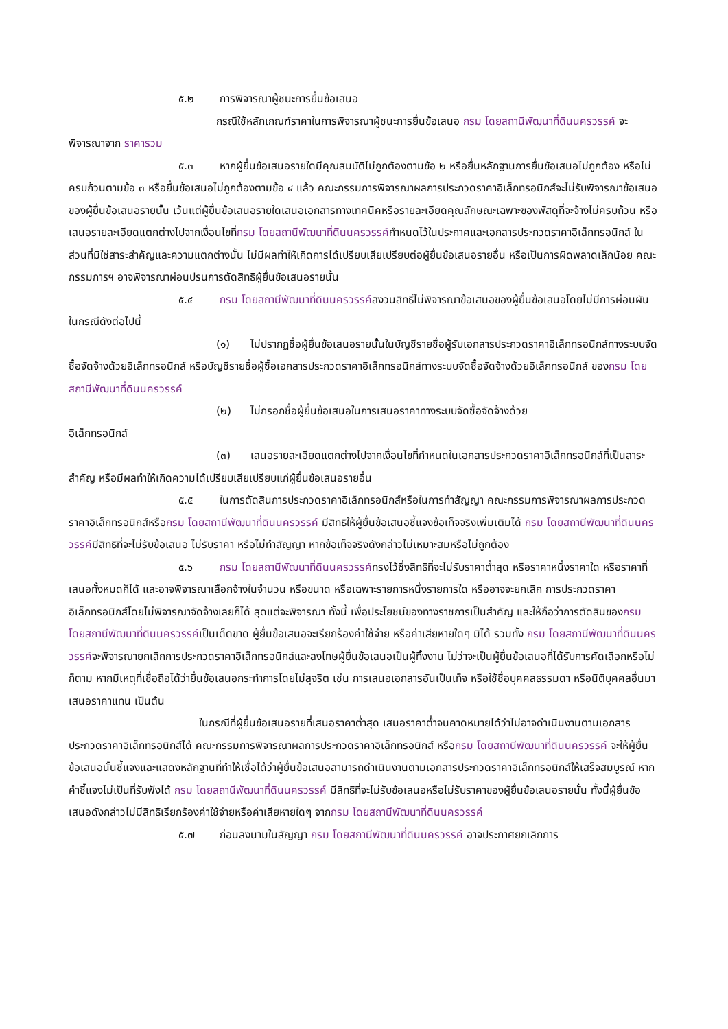๕.๒ การพิจารณาผู้ชนะการยื่นข้อเสนอ
กรณีใช้หลักเกณฑ์ราคาในการพิจารณาผู้ชนะการยื่นข้อเสนอ กรม โดยสถานีพัฒนาที่ดินนครวรรค์ จะพิจารณาจาก ราคารวม
๕.๓ หากผู้ยื่นข้อเสนอรายใดมีคุณสมบัติไม่ถูกต้องตามข้อ ๒ หรือยื่นหลักฐานการยื่นข้อเสนอไม่ถูกต้อง หรือไม่ครบถ้วนตามข้อ ๓ หรือยื่นข้อเสนอไม่ถูกต้องตามข้อ ๔ แล้ว คณะกรรมการพิจารณาผลการประกวดราคาอิเล็กทรอนิกส์จะไม่รับพิจารณาข้อเสนอของผู้ยื่นข้อเสนอรายนั้น เว้นแต่ผู้ยื่นข้อเสนอรายใดเสนอเอกสารทางเทคนิคหรือรายละเอียดคุณลักษณะเฉพาะของพัสดุที่จะจ้างไม่ครบถ้วน หรือเสนอรายละเอียดแตกต่างไปจากเงื่อนไขที่กรม โดยสถานีพัฒนาที่ดินนครวรรค์กำหนดไว้ในประกาศและเอกสารประกวดราคาอิเล็กทรอนิกส์ ในส่วนที่มิใช่สาระสำคัญและความแตกต่างนั้น ไม่มีผลทำให้เกิดการได้เปรียบเสียเปรียบต่อผู้ยื่นข้อเสนอรายอื่น หรือเป็นการผิดพลาดเล็กน้อย คณะกรรมการฯ อาจพิจารณาผ่อนปรนการตัดสิทธิผู้ยื่นข้อเสนอรายนั้น
๕.๔ กรม โดยสถานีพัฒนาที่ดินนครวรรค์สงวนสิทธิ์ไม่พิจารณาข้อเสนอของผู้ยื่นข้อเสนอโดยไม่มีการผ่อนผัน ในกรณีดังต่อไปนี้
(๑) ไม่ปรากฏชื่อผู้ยื่นข้อเสนอรายนั้นในบัญชีรายชื่อผู้รับเอกสารประกวดราคาอิเล็กทรอนิกส์ทางระบบจัดซื้อจัดจ้างด้วยอิเล็กทรอนิกส์ หรือบัญชีรายชื่อผู้ซื้อเอกสารประกวดราคาอิเล็กทรอนิกส์ทางระบบจัดซื้อจัดจ้างด้วยอิเล็กทรอนิกส์ ของกรม โดยสถานีพัฒนาที่ดินนครวรรค์
(๒) ไม่กรอกชื่อผู้ยื่นข้อเสนอในการเสนอราคาทางระบบจัดซื้อจัดจ้างด้วย
อิเล็กทรอนิกส์
(๓) เสนอรายละเอียดแตกต่างไปจากเงื่อนไขที่กำหนดในเอกสารประกวดราคาอิเล็กทรอนิกส์ที่เป็นสาระสำคัญ หรือมีผลทำให้เกิดความได้เปรียบเสียเปรียบแก่ผู้ยื่นข้อเสนอรายอื่น
๕.๕ ในการตัดสินการประกวดราคาอิเล็กทรอนิกส์หรือในการทำสัญญา คณะกรรมการพิจารณาผลการประกวดราคาอิเล็กทรอนิกส์หรือกรม โดยสถานีพัฒนาที่ดินนครวรรค์ มีสิทธิให้ผู้ยื่นข้อเสนอชี้แจงข้อเท็จจริงเพิ่มเติมได้ กรม โดยสถานีพัฒนาที่ดินนครวรรค์มีสิทธิที่จะไม่รับข้อเสนอ ไม่รับราคา หรือไม่ทำสัญญา หากข้อเท็จจริงดังกล่าวไม่เหมาะสมหรือไม่ถูกต้อง
๕.๖ กรม โดยสถานีพัฒนาที่ดินนครวรรค์ทรงไว้ซึ่งสิทธิที่จะไม่รับราคาต่ำสุด หรือราคาหนึ่งราคาใด หรือราคาที่เสนอทั้งหมดก็ได้ และอาจพิจารณาเลือกจ้างในจำนวน หรือขนาด หรือเฉพาะรายการหนึ่งรายการใด หรืออาจจะยกเลิก การประกวดราคาอิเล็กทรอนิกส์โดยไม่พิจารณาจัดจ้างเลยก็ได้ สุดแต่จะพิจารณา ทั้งนี้ เพื่อประโยชน์ของทางราชการเป็นสำคัญ และให้ถือว่าการตัดสินของกรม โดยสถานีพัฒนาที่ดินนครวรรค์เป็นเด็ดขาด ผู้ยื่นข้อเสนอจะเรียกร้องค่าใช้จ่าย หรือค่าเสียหายใดๆ มิได้ รวมทั้ง กรม โดยสถานีพัฒนาที่ดินนครวรรค์จะพิจารณายกเลิกการประกวดราคาอิเล็กทรอนิกส์และลงโทษผู้ยื่นข้อเสนอเป็นผู้ทิ้งงาน ไม่ว่าจะเป็นผู้ยื่นข้อเสนอที่ได้รับการคัดเลือกหรือไม่ก็ตาม หากมีเหตุที่เชื่อถือได้ว่ายื่นข้อเสนอกระทำการโดยไม่สุจริต เช่น การเสนอเอกสารอันเป็นเท็จ หรือใช้ชื่อบุคคลธรรมดา หรือนิติบุคคลอื่นมาเสนอราคาแทน เป็นต้น
ในกรณีที่ผู้ยื่นข้อเสนอรายที่เสนอราคาต่ำสุด เสนอราคาต่ำจนคาดหมายได้ว่าไม่อาจดำเนินงานตามเอกสารประกวดราคาอิเล็กทรอนิกส์ได้ คณะกรรมการพิจารณาผลการประกวดราคาอิเล็กทรอนิกส์ หรือกรม โดยสถานีพัฒนาที่ดินนครวรรค์ จะให้ผู้ยื่นข้อเสนอนั้นชี้แจงและแสดงหลักฐานที่ทำให้เชื่อได้ว่าผู้ยื่นข้อเสนอสามารถดำเนินงานตามเอกสารประกวดราคาอิเล็กทรอนิกส์ให้เสร็จสมบูรณ์ หากคำชี้แจงไม่เป็นที่รับฟังได้ กรม โดยสถานีพัฒนาที่ดินนครวรรค์ มีสิทธิที่จะไม่รับข้อเสนอหรือไม่รับราคาของผู้ยื่นข้อเสนอรายนั้น ทั้งนี้ผู้ยื่นข้อเสนอดังกล่าวไม่มีสิทธิเรียกร้องค่าใช้จ่ายหรือค่าเสียหายใดๆ จากกรม โดยสถานีพัฒนาที่ดินนครวรรค์
๕.๗ ก่อนลงนามในสัญญา กรม โดยสถานีพัฒนาที่ดินนครวรรค์ อาจประกาศยกเลิกการ